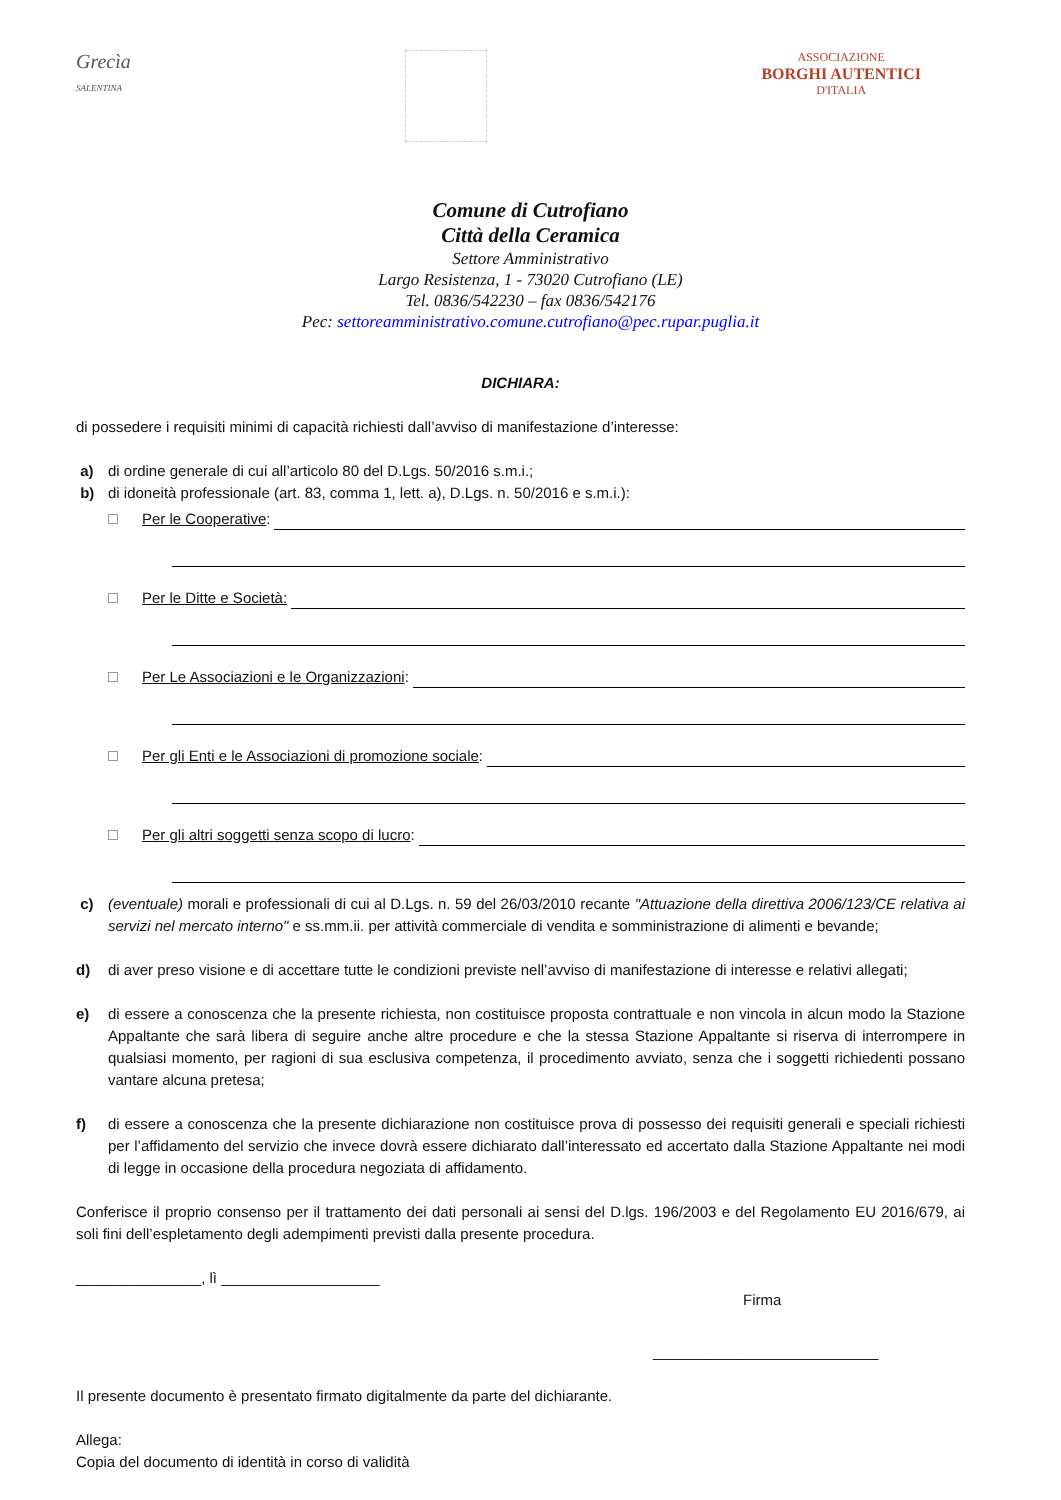Grecìa
SALENTINA
ASSOCIAZIONE
BORGHI AUTENTICI
D'ITALIA
Comune di Cutrofiano
Città della Ceramica
Settore Amministrativo
Largo Resistenza, 1 - 73020 Cutrofiano (LE)
Tel. 0836/542230 – fax 0836/542176
Pec: settoreamministrativo.comune.cutrofiano@pec.rupar.puglia.it
DICHIARA:
di possedere i requisiti minimi di capacità richiesti dall’avviso di manifestazione d’interesse:
a) di ordine generale di cui all’articolo 80 del D.Lgs. 50/2016 s.m.i.;
b) di idoneità professionale (art. 83, comma 1, lett. a), D.Lgs. n. 50/2016 e s.m.i.):
Per le Cooperative:
Per le Ditte e Società:
Per Le Associazioni e le Organizzazioni:
Per gli Enti e le Associazioni di promozione sociale:
Per gli altri soggetti senza scopo di lucro:
c) (eventuale) morali e professionali di cui al D.Lgs. n. 59 del 26/03/2010 recante "Attuazione della direttiva 2006/123/CE relativa ai servizi nel mercato interno" e ss.mm.ii. per attività commerciale di vendita e somministrazione di alimenti e bevande;
d) di aver preso visione e di accettare tutte le condizioni previste nell’avviso di manifestazione di interesse e relativi allegati;
e) di essere a conoscenza che la presente richiesta, non costituisce proposta contrattuale e non vincola in alcun modo la Stazione Appaltante che sarà libera di seguire anche altre procedure e che la stessa Stazione Appaltante si riserva di interrompere in qualsiasi momento, per ragioni di sua esclusiva competenza, il procedimento avviato, senza che i soggetti richiedenti possano vantare alcuna pretesa;
f) di essere a conoscenza che la presente dichiarazione non costituisce prova di possesso dei requisiti generali e speciali richiesti per l’affidamento del servizio che invece dovrà essere dichiarato dall’interessato ed accertato dalla Stazione Appaltante nei modi di legge in occasione della procedura negoziata di affidamento.
Conferisce il proprio consenso per il trattamento dei dati personali ai sensi del D.lgs. 196/2003 e del Regolamento EU 2016/679, ai soli fini dell’espletamento degli adempimenti previsti dalla presente procedura.
_______________, lì ___________________
Firma
___________________________
Il presente documento è presentato firmato digitalmente da parte del dichiarante.
Allega:
Copia del documento di identità in corso di validità